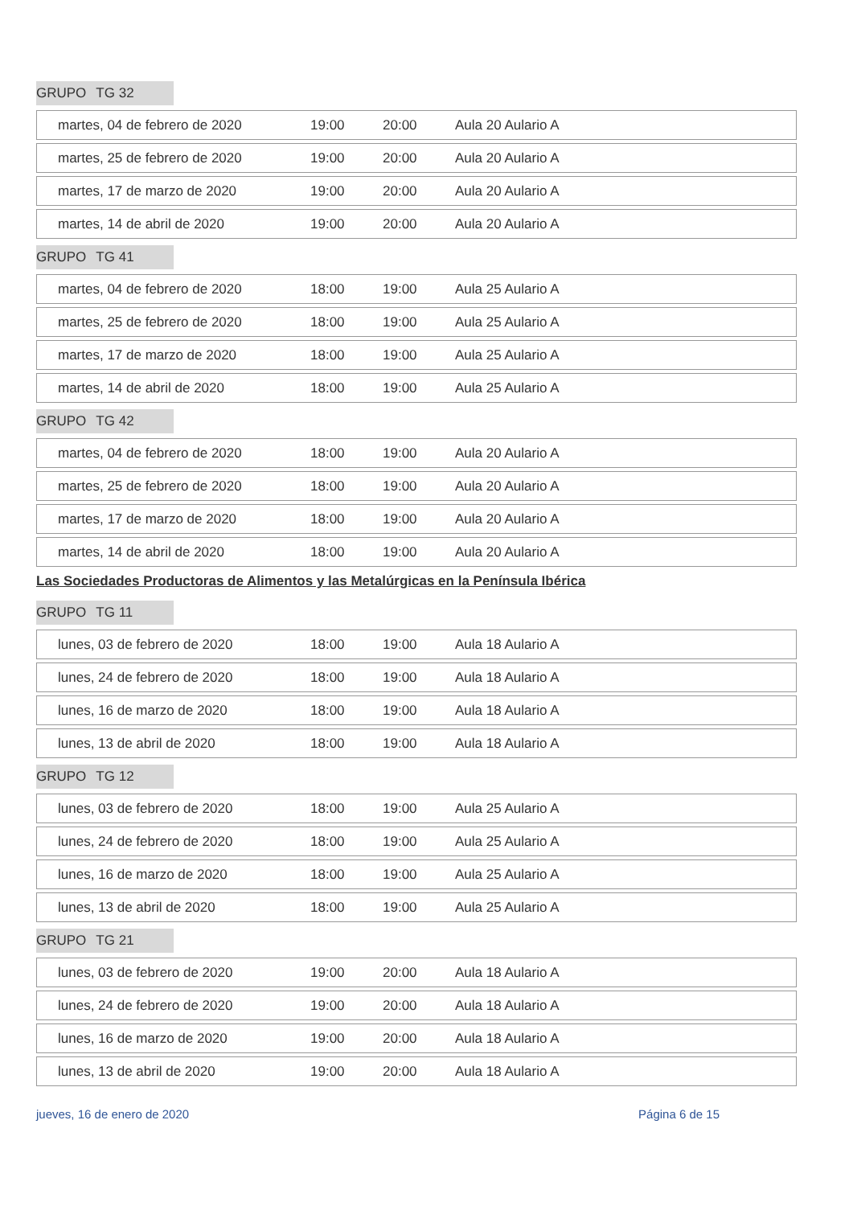GRUPO TG 32
| martes, 04 de febrero de 2020 | 19:00 | 20:00 | Aula 20 Aulario A |
| martes, 25 de febrero de 2020 | 19:00 | 20:00 | Aula 20 Aulario A |
| martes, 17 de marzo de 2020 | 19:00 | 20:00 | Aula 20 Aulario A |
| martes, 14 de abril de 2020 | 19:00 | 20:00 | Aula 20 Aulario A |
GRUPO TG 41
| martes, 04 de febrero de 2020 | 18:00 | 19:00 | Aula 25 Aulario A |
| martes, 25 de febrero de 2020 | 18:00 | 19:00 | Aula 25 Aulario A |
| martes, 17 de marzo de 2020 | 18:00 | 19:00 | Aula 25 Aulario A |
| martes, 14 de abril de 2020 | 18:00 | 19:00 | Aula 25 Aulario A |
GRUPO TG 42
| martes, 04 de febrero de 2020 | 18:00 | 19:00 | Aula 20 Aulario A |
| martes, 25 de febrero de 2020 | 18:00 | 19:00 | Aula 20 Aulario A |
| martes, 17 de marzo de 2020 | 18:00 | 19:00 | Aula 20 Aulario A |
| martes, 14 de abril de 2020 | 18:00 | 19:00 | Aula 20 Aulario A |
Las Sociedades Productoras de Alimentos y las Metalúrgicas en la Península Ibérica
GRUPO TG 11
| lunes, 03 de febrero de 2020 | 18:00 | 19:00 | Aula 18 Aulario A |
| lunes, 24 de febrero de 2020 | 18:00 | 19:00 | Aula 18 Aulario A |
| lunes, 16 de marzo de 2020 | 18:00 | 19:00 | Aula 18 Aulario A |
| lunes, 13 de abril de 2020 | 18:00 | 19:00 | Aula 18 Aulario A |
GRUPO TG 12
| lunes, 03 de febrero de 2020 | 18:00 | 19:00 | Aula 25 Aulario A |
| lunes, 24 de febrero de 2020 | 18:00 | 19:00 | Aula 25 Aulario A |
| lunes, 16 de marzo de 2020 | 18:00 | 19:00 | Aula 25 Aulario A |
| lunes, 13 de abril de 2020 | 18:00 | 19:00 | Aula 25 Aulario A |
GRUPO TG 21
| lunes, 03 de febrero de 2020 | 19:00 | 20:00 | Aula 18 Aulario A |
| lunes, 24 de febrero de 2020 | 19:00 | 20:00 | Aula 18 Aulario A |
| lunes, 16 de marzo de 2020 | 19:00 | 20:00 | Aula 18 Aulario A |
| lunes, 13 de abril de 2020 | 19:00 | 20:00 | Aula 18 Aulario A |
jueves, 16 de enero de 2020 Página 6 de 15